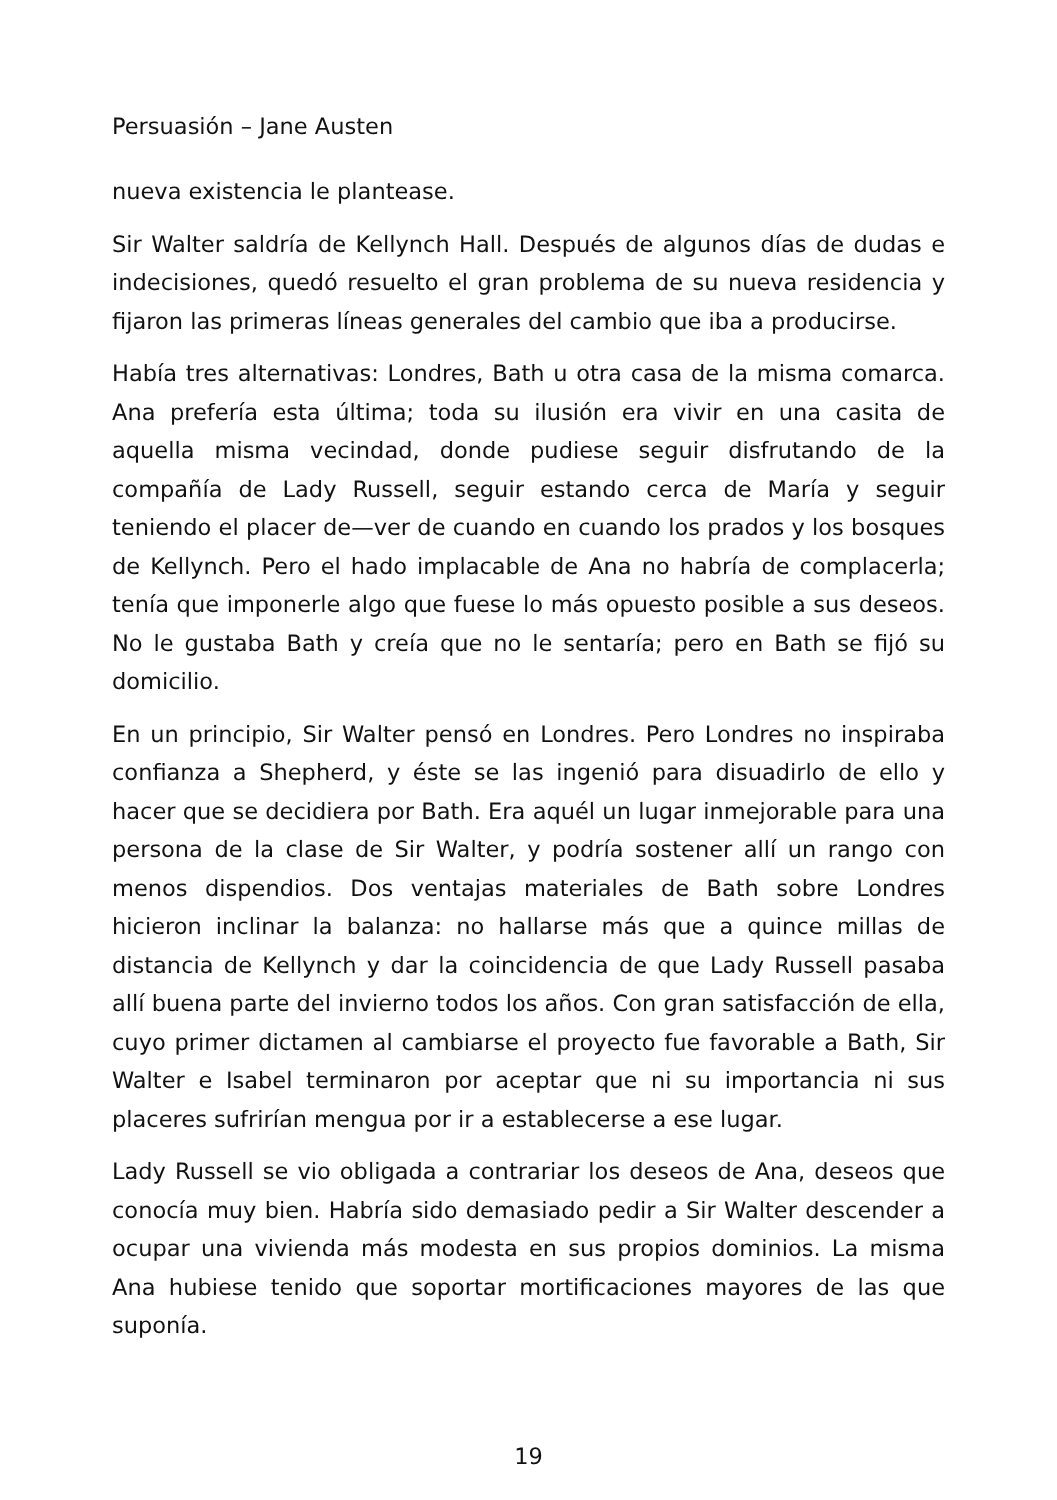Persuasión – Jane Austen
nueva existencia le plantease.
Sir Walter saldría de Kellynch Hall. Después de algunos días de dudas e indecisiones, quedó resuelto el gran problema de su nueva residencia y fijaron las primeras líneas generales del cambio que iba a producirse.
Había tres alternativas: Londres, Bath u otra casa de la misma comarca. Ana prefería esta última; toda su ilusión era vivir en una casita de aquella misma vecindad, donde pudiese seguir disfrutando de la compañía de Lady Russell, seguir estando cerca de María y seguir teniendo el placer de—ver de cuando en cuando los prados y los bosques de Kellynch. Pero el hado implacable de Ana no habría de complacerla; tenía que imponerle algo que fuese lo más opuesto posible a sus deseos. No le gustaba Bath y creía que no le sentaría; pero en Bath se fijó su domicilio.
En un principio, Sir Walter pensó en Londres. Pero Londres no inspiraba confianza a Shepherd, y éste se las ingenió para disuadirlo de ello y hacer que se decidiera por Bath. Era aquél un lugar inmejorable para una persona de la clase de Sir Walter, y podría sostener allí un rango con menos dispendios. Dos ventajas materiales de Bath sobre Londres hicieron inclinar la balanza: no hallarse más que a quince millas de distancia de Kellynch y dar la coincidencia de que Lady Russell pasaba allí buena parte del invierno todos los años. Con gran satisfacción de ella, cuyo primer dictamen al cambiarse el proyecto fue favorable a Bath, Sir Walter e Isabel terminaron por aceptar que ni su importancia ni sus placeres sufrirían mengua por ir a establecerse a ese lugar.
Lady Russell se vio obligada a contrariar los deseos de Ana, deseos que conocía muy bien. Habría sido demasiado pedir a Sir Walter descender a ocupar una vivienda más modesta en sus propios dominios. La misma Ana hubiese tenido que soportar mortificaciones mayores de las que suponía.
19